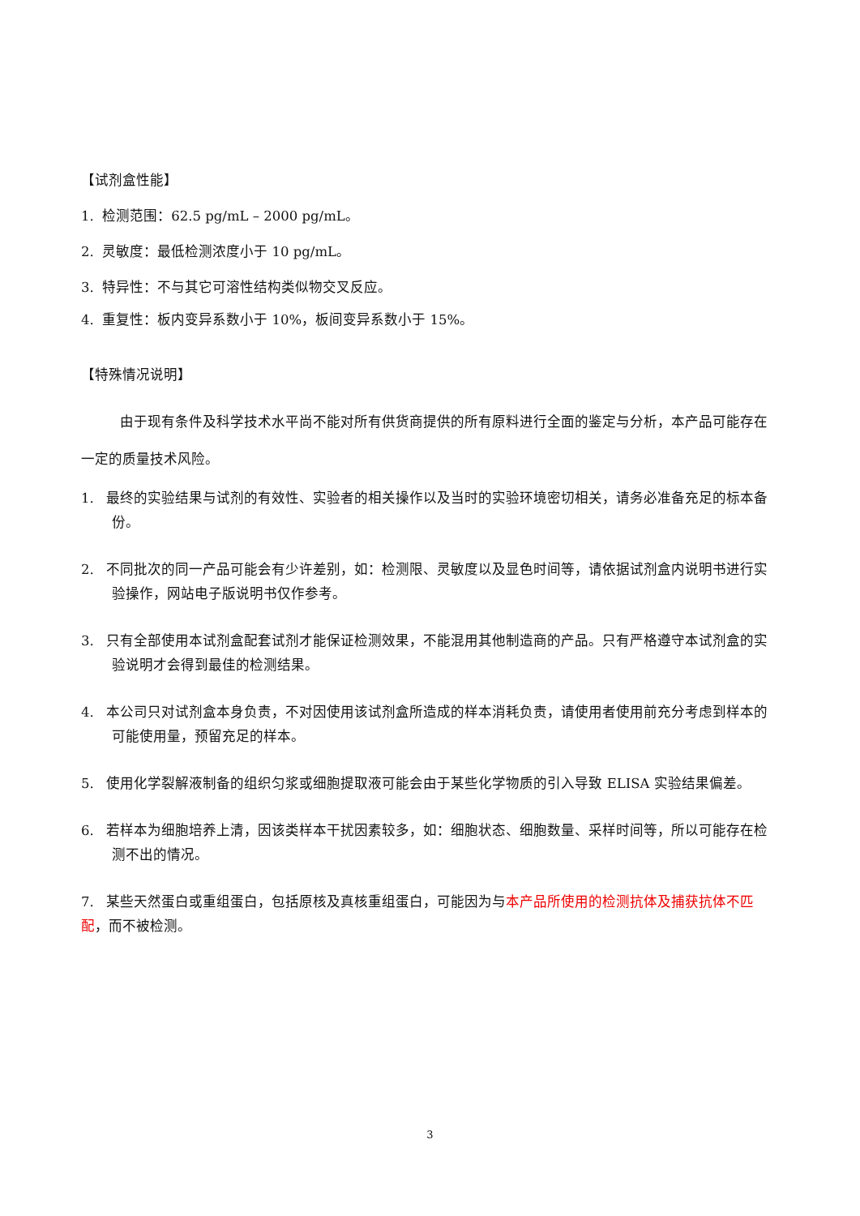【试剂盒性能】
1. 检测范围：62.5 pg/mL – 2000 pg/mL。
2. 灵敏度：最低检测浓度小于 10 pg/mL。
3. 特异性：不与其它可溶性结构类似物交叉反应。
4. 重复性：板内变异系数小于 10%，板间变异系数小于 15%。
【特殊情况说明】
由于现有条件及科学技术水平尚不能对所有供货商提供的所有原料进行全面的鉴定与分析，本产品可能存在一定的质量技术风险。
1. 最终的实验结果与试剂的有效性、实验者的相关操作以及当时的实验环境密切相关，请务必准备充足的标本备份。
2. 不同批次的同一产品可能会有少许差别，如：检测限、灵敏度以及显色时间等，请依据试剂盒内说明书进行实验操作，网站电子版说明书仅作参考。
3. 只有全部使用本试剂盒配套试剂才能保证检测效果，不能混用其他制造商的产品。只有严格遵守本试剂盒的实验说明才会得到最佳的检测结果。
4. 本公司只对试剂盒本身负责，不对因使用该试剂盒所造成的样本消耗负责，请使用者使用前充分考虑到样本的可能使用量，预留充足的样本。
5. 使用化学裂解液制备的组织匀浆或细胞提取液可能会由于某些化学物质的引入导致 ELISA 实验结果偏差。
6. 若样本为细胞培养上清，因该类样本干扰因素较多，如：细胞状态、细胞数量、采样时间等，所以可能存在检测不出的情况。
7. 某些天然蛋白或重组蛋白，包括原核及真核重组蛋白，可能因为与本产品所使用的检测抗体及捕获抗体不匹配，而不被检测。
3